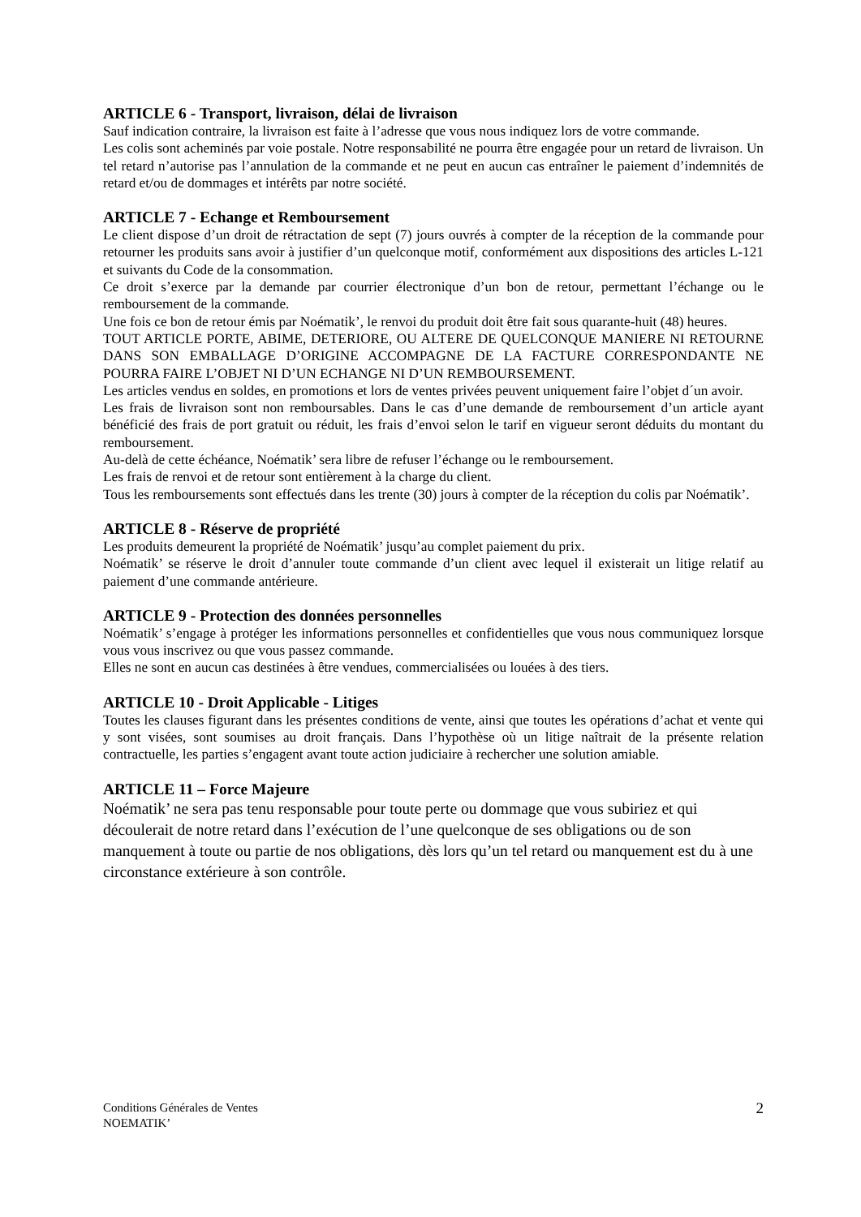ARTICLE 6 - Transport, livraison, délai de livraison
Sauf indication contraire, la livraison est faite à l’adresse que vous nous indiquez lors de votre commande.
Les colis sont acheminés par voie postale. Notre responsabilité ne pourra être engagée pour un retard de livraison. Un tel retard n’autorise pas l’annulation de la commande et ne peut en aucun cas entraîner le paiement d’indemnités de retard et/ou de dommages et intérêts par notre société.
ARTICLE 7 - Echange et Remboursement
Le client dispose d’un droit de rétractation de sept (7) jours ouvrés à compter de la réception de la commande pour retourner les produits sans avoir à justifier d’un quelconque motif, conformément aux dispositions des articles L-121 et suivants du Code de la consommation.
Ce droit s’exerce par la demande par courrier électronique d’un bon de retour, permettant l’échange ou le remboursement de la commande.
Une fois ce bon de retour émis par Noématik’, le renvoi du produit doit être fait sous quarante-huit (48) heures.
TOUT ARTICLE PORTE, ABIME, DETERIORE, OU ALTERE DE QUELCONQUE MANIERE NI RETOURNE DANS SON EMBALLAGE D’ORIGINE ACCOMPAGNE DE LA FACTURE CORRESPONDANTE NE POURRA FAIRE L’OBJET NI D’UN ECHANGE NI D’UN REMBOURSEMENT.
Les articles vendus en soldes, en promotions et lors de ventes privées peuvent uniquement faire l’objet d´un avoir.
Les frais de livraison sont non remboursables. Dans le cas d’une demande de remboursement d’un article ayant bénéficié des frais de port gratuit ou réduit, les frais d’envoi selon le tarif en vigueur seront déduits du montant du remboursement.
Au-delà de cette échéance, Noématik’ sera libre de refuser l’échange ou le remboursement.
Les frais de renvoi et de retour sont entièrement à la charge du client.
Tous les remboursements sont effectués dans les trente (30) jours à compter de la réception du colis par Noématik’.
ARTICLE 8 - Réserve de propriété
Les produits demeurent la propriété de Noématik’ jusqu’au complet paiement du prix.
Noématik’ se réserve le droit d’annuler toute commande d’un client avec lequel il existerait un litige relatif au paiement d’une commande antérieure.
ARTICLE 9 - Protection des données personnelles
Noématik’ s’engage à protéger les informations personnelles et confidentielles que vous nous communiquez lorsque vous vous inscrivez ou que vous passez commande.
Elles ne sont en aucun cas destinées à être vendues, commercialisées ou louées à des tiers.
ARTICLE 10 - Droit Applicable - Litiges
Toutes les clauses figurant dans les présentes conditions de vente, ainsi que toutes les opérations d’achat et vente qui y sont visées, sont soumises au droit français. Dans l’hypothèse où un litige naîtrait de la présente relation contractuelle, les parties s’engagent avant toute action judiciaire à rechercher une solution amiable.
ARTICLE 11 – Force Majeure
Noématik’ ne sera pas tenu responsable pour toute perte ou dommage que vous subiriez et qui découlerait de notre retard dans l’exécution de l’une quelconque de ses obligations ou de son manquement à toute ou partie de nos obligations, dès lors qu’un tel retard ou manquement est du à une circonstance extérieure à son contrôle.
Conditions Générales de Ventes
NOEMATIK’
2